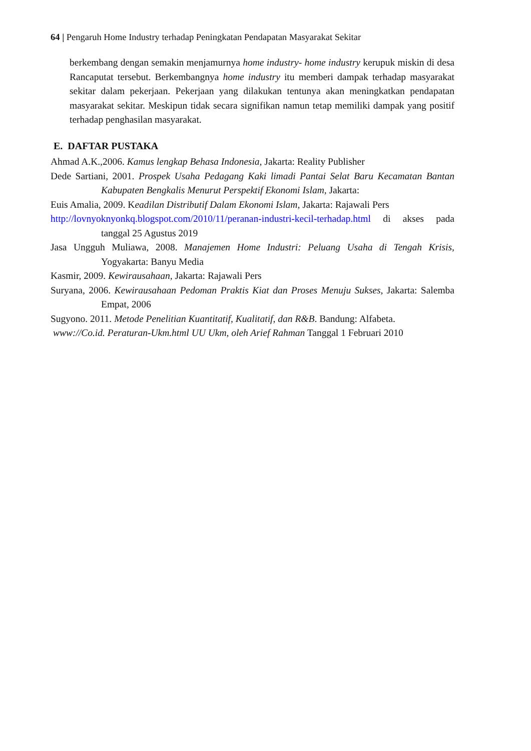64 | Pengaruh Home Industry terhadap Peningkatan Pendapatan Masyarakat Sekitar
berkembang dengan semakin menjamurnya home industry- home industry kerupuk miskin di desa Rancaputat tersebut. Berkembangnya home industry itu memberi dampak terhadap masyarakat sekitar dalam pekerjaan. Pekerjaan yang dilakukan tentunya akan meningkatkan pendapatan masyarakat sekitar. Meskipun tidak secara signifikan namun tetap memiliki dampak yang positif terhadap penghasilan masyarakat.
E. DAFTAR PUSTAKA
Ahmad A.K.,2006. Kamus lengkap Behasa Indonesia, Jakarta: Reality Publisher
Dede Sartiani, 2001. Prospek Usaha Pedagang Kaki limadi Pantai Selat Baru Kecamatan Bantan Kabupaten Bengkalis Menurut Perspektif Ekonomi Islam, Jakarta:
Euis Amalia, 2009. Keadilan Distributif Dalam Ekonomi Islam, Jakarta: Rajawali Pers
http://lovnyoknyonkq.blogspot.com/2010/11/peranan-industri-kecil-terhadap.html di akses pada tanggal 25 Agustus 2019
Jasa Ungguh Muliawa, 2008. Manajemen Home Industri: Peluang Usaha di Tengah Krisis, Yogyakarta: Banyu Media
Kasmir, 2009. Kewirausahaan, Jakarta: Rajawali Pers
Suryana, 2006. Kewirausahaan Pedoman Praktis Kiat dan Proses Menuju Sukses, Jakarta: Salemba Empat, 2006
Sugyono. 2011. Metode Penelitian Kuantitatif, Kualitatif, dan R&B. Bandung: Alfabeta.
www://Co.id. Peraturan-Ukm.html UU Ukm, oleh Arief Rahman Tanggal 1 Februari 2010